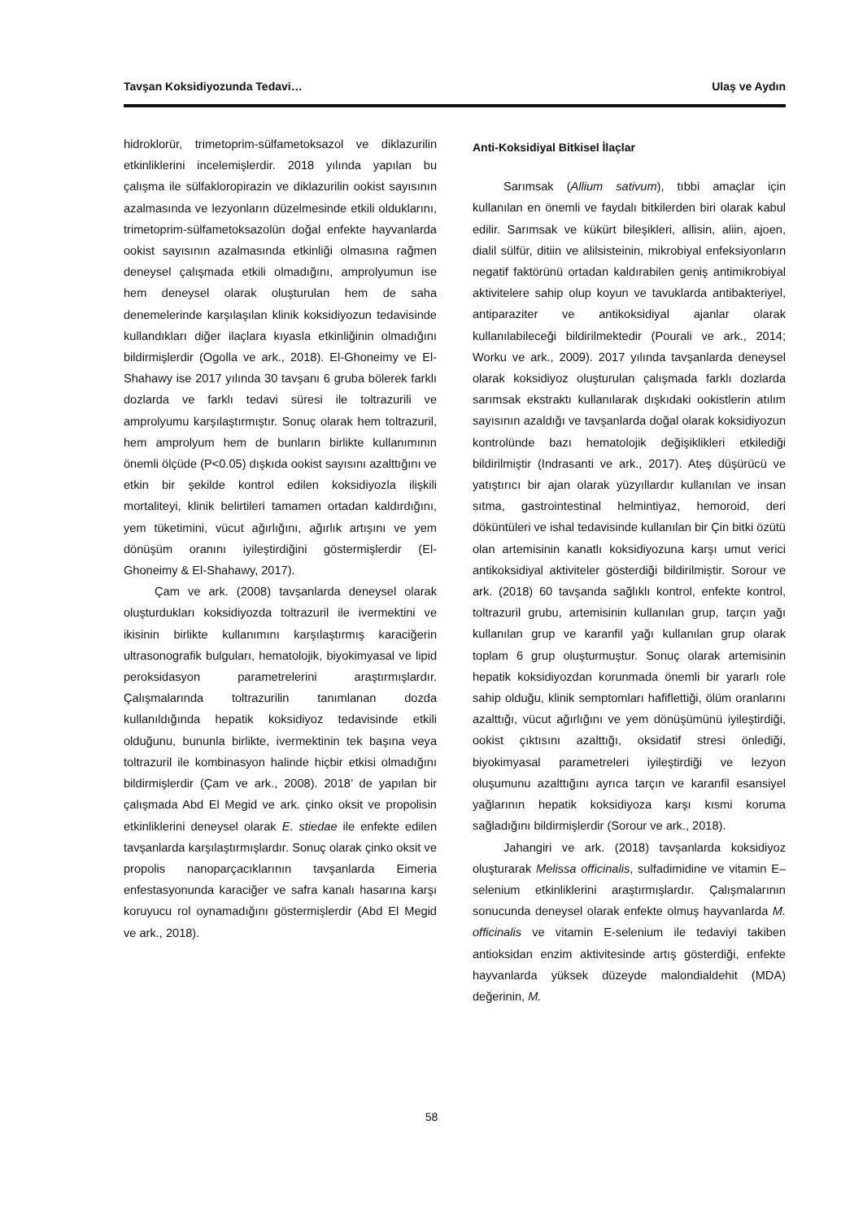Tavşan Koksidiyozunda Tedavi… Ulaş ve Aydın
hidroklorür, trimetoprim-sülfametoksazol ve diklazurilin etkinliklerini incelemişlerdir. 2018 yılında yapılan bu çalışma ile sülfakloropirazin ve diklazurilin ookist sayısının azalmasında ve lezyonların düzelmesinde etkili olduklarını, trimetoprim-sülfametoksazolün doğal enfekte hayvanlarda ookist sayısının azalmasında etkinliği olmasına rağmen deneysel çalışmada etkili olmadığını, amprolyumun ise hem deneysel olarak oluşturulan hem de saha denemelerinde karşılaşılan klinik koksidiyozun tedavisinde kullandıkları diğer ilaçlara kıyasla etkinliğinin olmadığını bildirmişlerdir (Ogolla ve ark., 2018). El-Ghoneimy ve El-Shahawy ise 2017 yılında 30 tavşanı 6 gruba bölerek farklı dozlarda ve farklı tedavi süresi ile toltrazurili ve amprolyumu karşılaştırmıştır. Sonuç olarak hem toltrazuril, hem amprolyum hem de bunların birlikte kullanımının önemli ölçüde (P<0.05) dışkıda ookist sayısını azalttığını ve etkin bir şekilde kontrol edilen koksidiyozla ilişkili mortaliteyi, klinik belirtileri tamamen ortadan kaldırdığını, yem tüketimini, vücut ağırlığını, ağırlık artışını ve yem dönüşüm oranını iyileştirdiğini göstermişlerdir (El-Ghoneimy & El-Shahawy, 2017).
Çam ve ark. (2008) tavşanlarda deneysel olarak oluşturdukları koksidiyozda toltrazuril ile ivermektini ve ikisinin birlikte kullanımını karşılaştırmış karaciğerin ultrasonografik bulguları, hematolojik, biyokimyasal ve lipid peroksidasyon parametrelerini araştırmışlardır. Çalışmalarında toltrazurilin tanımlanan dozda kullanıldığında hepatik koksidiyoz tedavisinde etkili olduğunu, bununla birlikte, ivermektinin tek başına veya toltrazuril ile kombinasyon halinde hiçbir etkisi olmadığını bildirmişlerdir (Çam ve ark., 2008). 2018’ de yapılan bir çalışmada Abd El Megid ve ark. çinko oksit ve propolisin etkinliklerini deneysel olarak E. stiedae ile enfekte edilen tavşanlarda karşılaştırmışlardır. Sonuç olarak çinko oksit ve propolis nanoparçacıklarının tavşanlarda Eimeria enfestasyonunda karaciğer ve safra kanalı hasarına karşı koruyucu rol oynamadığını göstermişlerdir (Abd El Megid ve ark., 2018).
Anti-Koksidiyal Bitkisel İlaçlar
Sarımsak (Allium sativum), tıbbi amaçlar için kullanılan en önemli ve faydalı bitkilerden biri olarak kabul edilir. Sarımsak ve kükürt bileşikleri, allisin, aliin, ajoen, dialil sülfür, ditiin ve alilsisteinin, mikrobiyal enfeksiyonların negatif faktörünü ortadan kaldırabilen geniş antimikrobiyal aktivitelere sahip olup koyun ve tavuklarda antibakteriyel, antiparaziter ve antikoksidiyal ajanlar olarak kullanılabileceği bildirilmektedir (Pourali ve ark., 2014; Worku ve ark., 2009). 2017 yılında tavşanlarda deneysel olarak koksidiyoz oluşturulan çalışmada farklı dozlarda sarımsak ekstraktı kullanılarak dışkıdaki ookistlerin atılım sayısının azaldığı ve tavşanlarda doğal olarak koksidiyozun kontrolünde bazı hematolojik değişiklikleri etkilediği bildirilmiştir (Indrasanti ve ark., 2017). Ateş düşürücü ve yatıştırıcı bir ajan olarak yüzyıllardır kullanılan ve insan sıtma, gastrointestinal helmintiyaz, hemoroid, deri döküntüleri ve ishal tedavisinde kullanılan bir Çin bitki özütü olan artemisinin kanatlı koksidiyozuna karşı umut verici antikoksidiyal aktiviteler gösterdiği bildirilmiştir. Sorour ve ark. (2018) 60 tavşanda sağlıklı kontrol, enfekte kontrol, toltrazuril grubu, artemisinin kullanılan grup, tarçın yağı kullanılan grup ve karanfil yağı kullanılan grup olarak toplam 6 grup oluşturmuştur. Sonuç olarak artemisinin hepatik koksidiyozdan korunmada önemli bir yararlı role sahip olduğu, klinik semptomları hafiflettiği, ölüm oranlarını azalttığı, vücut ağırlığını ve yem dönüşümünü iyileştirdiği, ookist çıktısını azalttığı, oksidatif stresi önlediği, biyokimyasal parametreleri iyileştirdiği ve lezyon oluşumunu azalttığını ayrıca tarçın ve karanfil esansiyel yağlarının hepatik koksidiyoza karşı kısmi koruma sağladığını bildirmişlerdir (Sorour ve ark., 2018).
Jahangiri ve ark. (2018) tavşanlarda koksidiyoz oluşturarak Melissa officinalis, sulfadimidine ve vitamin E–selenium etkinliklerini araştırmışlardır. Çalışmalarının sonucunda deneysel olarak enfekte olmuş hayvanlarda M. officinalis ve vitamin E-selenium ile tedaviyi takiben antioksidan enzim aktivitesinde artış gösterdiği, enfekte hayvanlarda yüksek düzeyde malondialdehit (MDA) değerinin, M.
58